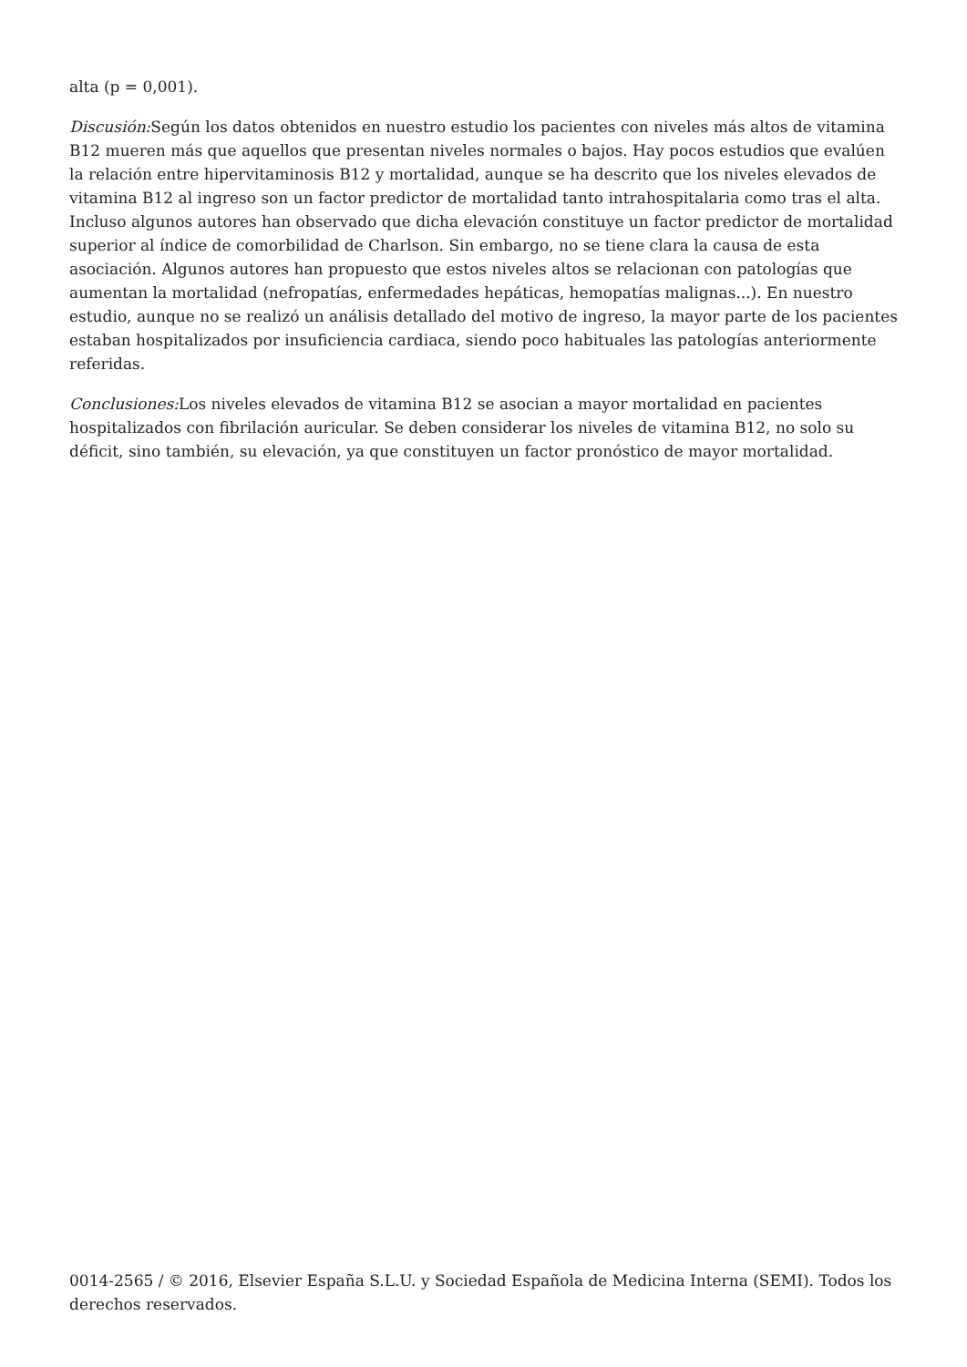alta (p = 0,001).
Discusión: Según los datos obtenidos en nuestro estudio los pacientes con niveles más altos de vitamina B12 mueren más que aquellos que presentan niveles normales o bajos. Hay pocos estudios que evalúen la relación entre hipervitaminosis B12 y mortalidad, aunque se ha descrito que los niveles elevados de vitamina B12 al ingreso son un factor predictor de mortalidad tanto intrahospitalaria como tras el alta. Incluso algunos autores han observado que dicha elevación constituye un factor predictor de mortalidad superior al índice de comorbilidad de Charlson. Sin embargo, no se tiene clara la causa de esta asociación. Algunos autores han propuesto que estos niveles altos se relacionan con patologías que aumentan la mortalidad (nefropatías, enfermedades hepáticas, hemopatías malignas...). En nuestro estudio, aunque no se realizó un análisis detallado del motivo de ingreso, la mayor parte de los pacientes estaban hospitalizados por insuficiencia cardiaca, siendo poco habituales las patologías anteriormente referidas.
Conclusiones: Los niveles elevados de vitamina B12 se asocian a mayor mortalidad en pacientes hospitalizados con fibrilación auricular. Se deben considerar los niveles de vitamina B12, no solo su déficit, sino también, su elevación, ya que constituyen un factor pronóstico de mayor mortalidad.
0014-2565 / © 2016, Elsevier España S.L.U. y Sociedad Española de Medicina Interna (SEMI). Todos los derechos reservados.